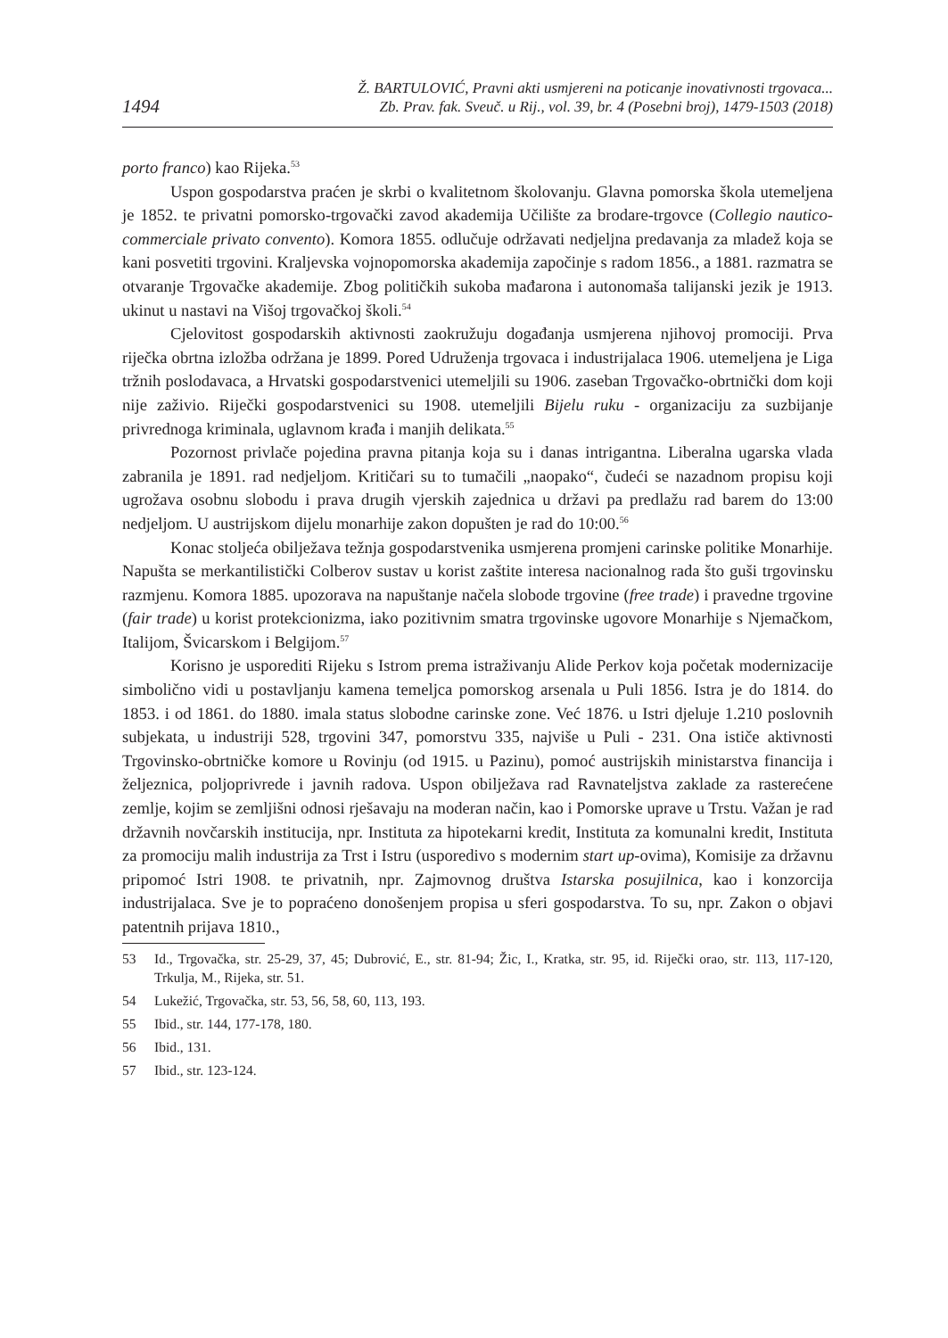1494
Ž. BARTULOVIĆ, Pravni akti usmjereni na poticanje inovativnosti trgovaca...
Zb. Prav. fak. Sveuč. u Rij., vol. 39, br. 4 (Posebni broj), 1479-1503 (2018)
porto franco) kao Rijeka.<sup>53</sup>
Uspon gospodarstva praćen je skrbi o kvalitetnom školovanju. Glavna pomorska škola utemeljena je 1852. te privatni pomorsko-trgovački zavod akademija Učilište za brodare-trgovce (Collegio nautico-commerciale privato convento). Komora 1855. odlučuje održavati nedjeljna predavanja za mladež koja se kani posvetiti trgovini. Kraljevska vojnopomorska akademija započinje s radom 1856., a 1881. razmatra se otvaranje Trgovačke akademije. Zbog političkih sukoba mađarona i autonomaša talijanski jezik je 1913. ukinut u nastavi na Višoj trgovačkoj školi.<sup>54</sup>
Cjelovitost gospodarskih aktivnosti zaokružuju događanja usmjerena njihovoj promociji. Prva riječka obrtna izložba održana je 1899. Pored Udruženja trgovaca i industrijalaca 1906. utemeljena je Liga tržnih poslodavaca, a Hrvatski gospodarstvenici utemeljili su 1906. zaseban Trgovačko-obrtnički dom koji nije zaživio. Riječki gospodarstvenici su 1908. utemeljili Bijelu ruku - organizaciju za suzbijanje privrednoga kriminala, uglavnom krađa i manjih delikata.<sup>55</sup>
Pozornost privlače pojedina pravna pitanja koja su i danas intrigantna. Liberalna ugarska vlada zabranila je 1891. rad nedjeljom. Kritičari su to tumačili „naopako“, čudeći se nazadnom propisu koji ugrožava osobnu slobodu i prava drugih vjerskih zajednica u državi pa predlažu rad barem do 13:00 nedjeljom. U austrijskom dijelu monarhije zakon dopušten je rad do 10:00.<sup>56</sup>
Konac stoljeća obilježava težnja gospodarstvenika usmjerena promjeni carinske politike Monarhije. Napušta se merkantilistički Colberov sustav u korist zaštite interesa nacionalnog rada što guši trgovinsku razmjenu. Komora 1885. upozorava na napuštanje načela slobode trgovine (free trade) i pravedne trgovine (fair trade) u korist protekcionizma, iako pozitivnim smatra trgovinske ugovore Monarhije s Njemačkom, Italijom, Švicarskom i Belgijom.<sup>57</sup>
Korisno je usporediti Rijeku s Istrom prema istraživanju Alide Perkov koja početak modernizacije simbolično vidi u postavljanju kamena temeljca pomorskog arsenala u Puli 1856. Istra je do 1814. do 1853. i od 1861. do 1880. imala status slobodne carinske zone. Već 1876. u Istri djeluje 1.210 poslovnih subjekata, u industriji 528, trgovini 347, pomorstvu 335, najviše u Puli - 231. Ona ističe aktivnosti Trgovinsko-obrtničke komore u Rovinju (od 1915. u Pazinu), pomoć austrijskih ministarstva financija i željeznica, poljoprivrede i javnih radova. Uspon obilježava rad Ravnateljstva zaklade za rasterećene zemlje, kojim se zemljišni odnosi rješavaju na moderan način, kao i Pomorske uprave u Trstu. Važan je rad državnih novčarskih institucija, npr. Instituta za hipotekarni kredit, Instituta za komunalni kredit, Instituta za promociju malih industrija za Trst i Istru (usporedivo s modernim start up-ovima), Komisije za državnu pripomoć Istri 1908. te privatnih, npr. Zajmovnog društva Istarska posujilnica, kao i konzorcija industrijalaca. Sve je to popraćeno donošenjem propisa u sferi gospodarstva. To su, npr. Zakon o objavi patentnih prijava 1810.,
53 Id., Trgovačka, str. 25-29, 37, 45; Dubrović, E., str. 81-94; Žic, I., Kratka, str. 95, id. Riječki orao, str. 113, 117-120, Trkulja, M., Rijeka, str. 51.
54 Lukežić, Trgovačka, str. 53, 56, 58, 60, 113, 193.
55 Ibid., str. 144, 177-178, 180.
56 Ibid., 131.
57 Ibid., str. 123-124.